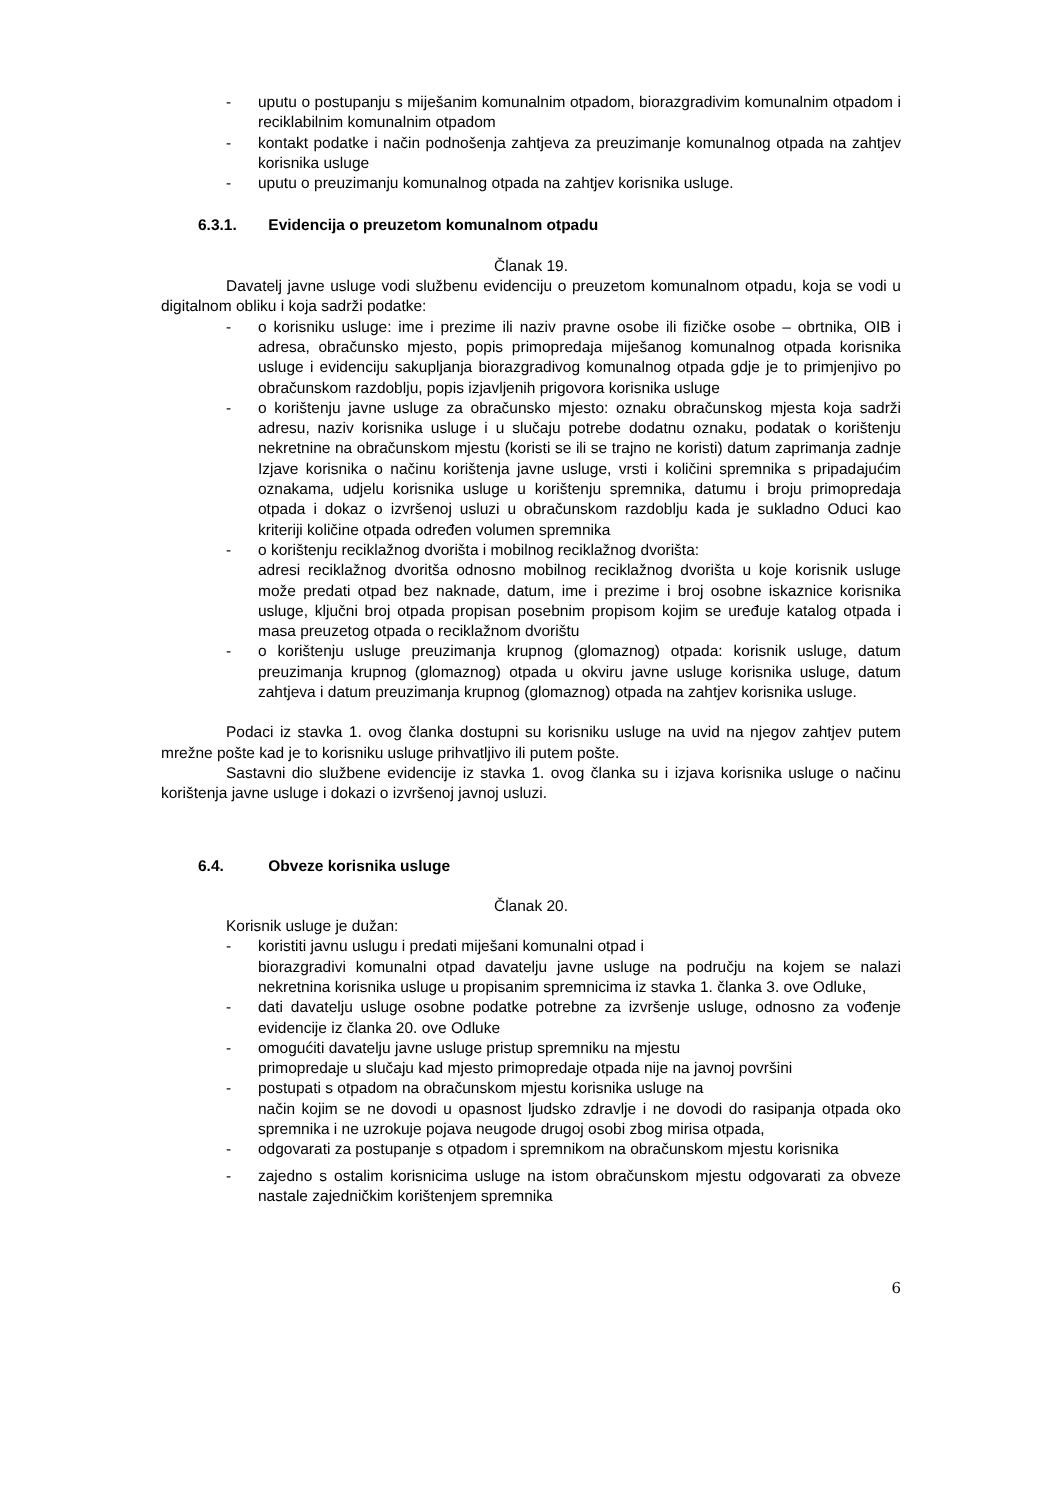- uputu o postupanju s miješanim komunalnim otpadom, biorazgradivim komunalnim otpadom i reciklabilnim komunalnim otpadom
- kontakt podatke i način podnošenja zahtjeva za preuzimanje komunalnog otpada na zahtjev korisnika usluge
- uputu o preuzimanju komunalnog otpada na zahtjev korisnika usluge.
6.3.1. Evidencija o preuzetom komunalnom otpadu
Članak 19.
Davatelj javne usluge vodi službenu evidenciju o preuzetom komunalnom otpadu, koja se vodi u digitalnom obliku i koja sadrži podatke:
- o korisniku usluge: ime i prezime ili naziv pravne osobe ili fizičke osobe – obrtnika, OIB i adresa, obračunsko mjesto, popis primopredaja miješanog komunalnog otpada korisnika usluge i evidenciju sakupljanja biorazgradivog komunalnog otpada gdje je to primjenjivo po obračunskom razdoblju, popis izjavljenih prigovora korisnika usluge
- o korištenju javne usluge za obračunsko mjesto: oznaku obračunskog mjesta koja sadrži adresu, naziv korisnika usluge i u slučaju potrebe dodatnu oznaku, podatak o korištenju nekretnine na obračunskom mjestu (koristi se ili se trajno ne koristi) datum zaprimanja zadnje Izjave korisnika o načinu korištenja javne usluge, vrsti i količini spremnika s pripadajućim oznakama, udjelu korisnika usluge u korištenju spremnika, datumu i broju primopredaja otpada i dokaz o izvršenoj usluzi u obračunskom razdoblju kada je sukladno Oduci kao kriteriji količine otpada određen volumen spremnika
- o korištenju reciklažnog dvorišta i mobilnog reciklažnog dvorišta:
adresi reciklažnog dvoritša odnosno mobilnog reciklažnog dvorišta u koje korisnik usluge može predati otpad bez naknade, datum, ime i prezime i broj osobne iskaznice korisnika usluge, ključni broj otpada propisan posebnim propisom kojim se uređuje katalog otpada i masa preuzetog otpada o reciklažnom dvorištu
- o korištenju usluge preuzimanja krupnog (glomaznog) otpada: korisnik usluge, datum preuzimanja krupnog (glomaznog) otpada u okviru javne usluge korisnika usluge, datum zahtjeva i datum preuzimanja krupnog (glomaznog) otpada na zahtjev korisnika usluge.
Podaci iz stavka 1. ovog članka dostupni su korisniku usluge na uvid na njegov zahtjev putem mrežne pošte kad je to korisniku usluge prihvatljivo ili putem pošte.
Sastavni dio službene evidencije iz stavka 1. ovog članka su i izjava korisnika usluge o načinu korištenja javne usluge i dokazi o izvršenoj javnoj usluzi.
6.4. Obveze korisnika usluge
Članak 20.
Korisnik usluge je dužan:
- koristiti javnu uslugu i predati miješani komunalni otpad i
biorazgradivi komunalni otpad davatelju javne usluge na području na kojem se nalazi nekretnina korisnika usluge u propisanim spremnicima iz stavka 1. članka 3. ove Odluke,
- dati davatelju usluge osobne podatke potrebne za izvršenje usluge, odnosno za vođenje evidencije iz članka 20. ove Odluke
- omogućiti davatelju javne usluge pristup spremniku na mjestu
primopredaje u slučaju kad mjesto primopredaje otpada nije na javnoj površini
- postupati s otpadom na obračunskom mjestu korisnika usluge na
način kojim se ne dovodi u opasnost ljudsko zdravlje i ne dovodi do rasipanja otpada oko spremnika i ne uzrokuje pojava neugode drugoj osobi zbog mirisa otpada,
- odgovarati za postupanje s otpadom i spremnikom na obračunskom mjestu korisnika
- zajedno s ostalim korisnicima usluge na istom obračunskom mjestu odgovarati za obveze nastale zajedničkim korištenjem spremnika
6